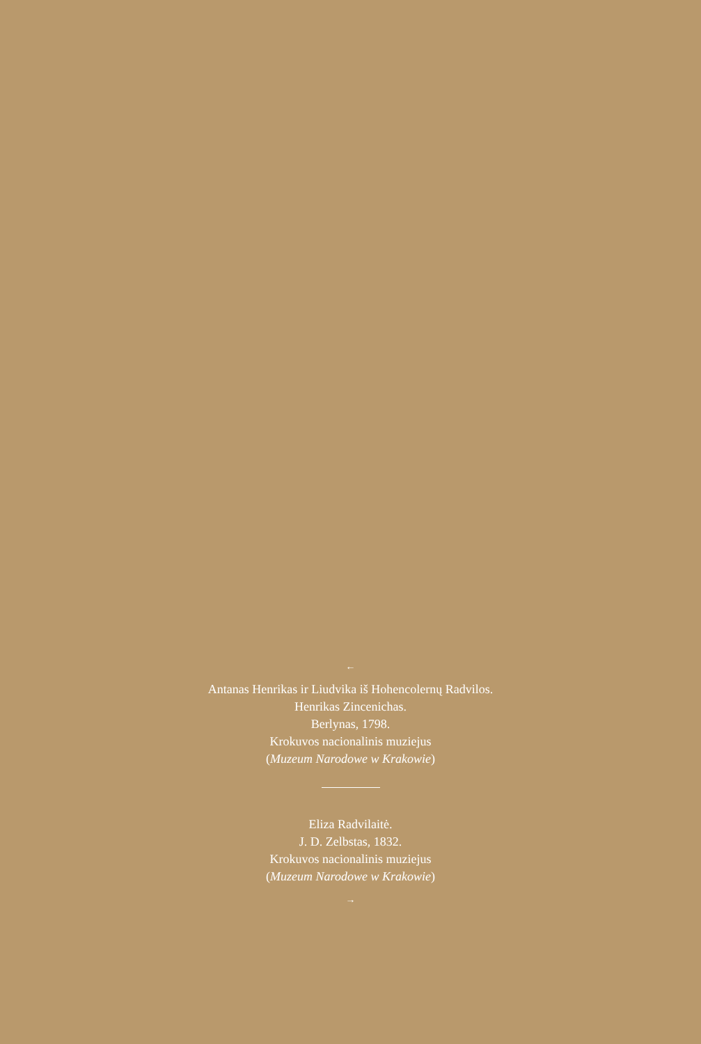←
Antanas Henrikas ir Liudvika iš Hohencolernų Radvilos.
Henrikas Zincenichas.
Berlynas, 1798.
Krokuvos nacionalinis muziejus
(Muzeum Narodowe w Krakowie)
Eliza Radvilaitė.
J. D. Zelbstas, 1832.
Krokuvos nacionalinis muziejus
(Muzeum Narodowe w Krakowie)
→